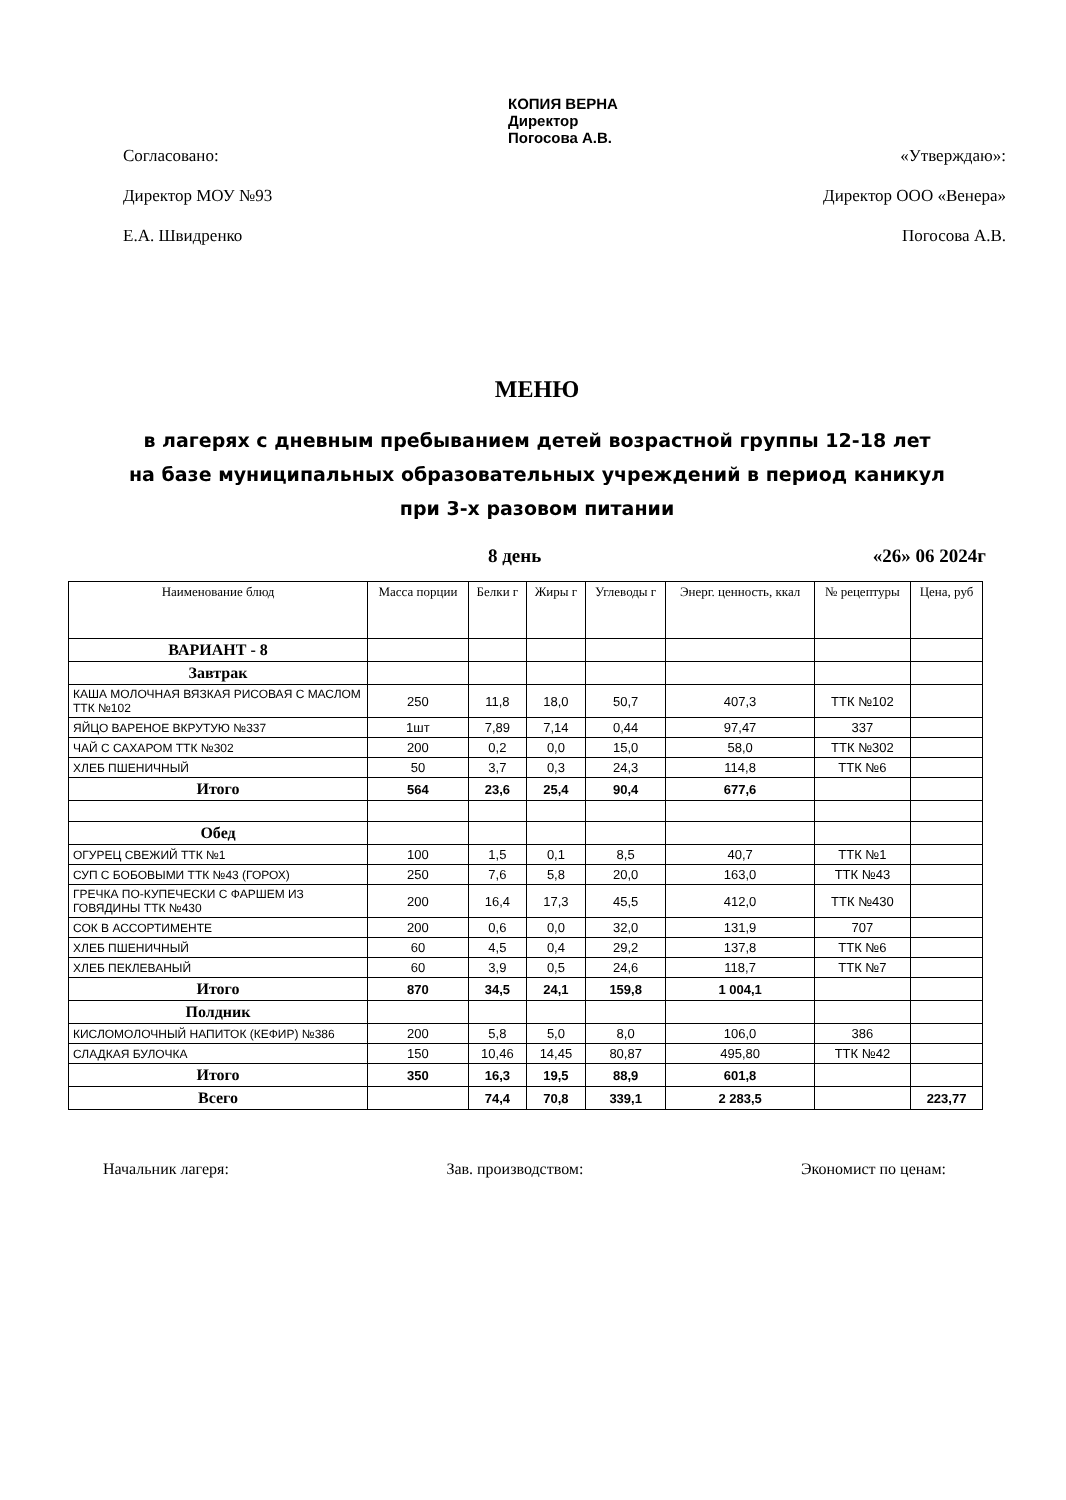КОПИЯ ВЕРНА
Директор
Погосова А.В.
Согласовано:
Директор МОУ №93
Е.А. Швидренко
«Утверждаю»:
Директор ООО «Венера»
Погосова А.В.
МЕНЮ
в лагерях с дневным пребыванием детей возрастной группы 12-18 лет
на базе муниципальных образовательных учреждений в период каникул
при 3-х разовом питании
8 день «26» 06 2024г
| Наименование блюд | Масса порции | Белки г | Жиры г | Углеводы г | Энерг. ценность, ккал | № рецептуры | Цена, руб |
| --- | --- | --- | --- | --- | --- | --- | --- |
| ВАРИАНТ - 8 | | | | | | | |
| Завтрак | | | | | | | |
| КАША МОЛОЧНАЯ ВЯЗКАЯ РИСОВАЯ С МАСЛОМ ТТК №102 | 250 | 11,8 | 18,0 | 50,7 | 407,3 | ТТК №102 | |
| ЯЙЦО ВАРЕНОЕ ВКРУТУЮ №337 | 1шт | 7,89 | 7,14 | 0,44 | 97,47 | 337 | |
| ЧАЙ С САХАРОМ ТТК №302 | 200 | 0,2 | 0,0 | 15,0 | 58,0 | ТТК №302 | |
| ХЛЕБ ПШЕНИЧНЫЙ | 50 | 3,7 | 0,3 | 24,3 | 114,8 | ТТК №6 | |
| Итого | 564 | 23,6 | 25,4 | 90,4 | 677,6 | | |
| Обед | | | | | | | |
| ОГУРЕЦ СВЕЖИЙ ТТК №1 | 100 | 1,5 | 0,1 | 8,5 | 40,7 | ТТК №1 | |
| СУП С БОБОВЫМИ ТТК №43 (ГОРОХ) | 250 | 7,6 | 5,8 | 20,0 | 163,0 | ТТК №43 | |
| ГРЕЧКА ПО-КУПЕЧЕСКИ С ФАРШЕМ ИЗ ГОВЯДИНЫ ТТК №430 | 200 | 16,4 | 17,3 | 45,5 | 412,0 | ТТК №430 | |
| СОК В АССОРТИМЕНТЕ | 200 | 0,6 | 0,0 | 32,0 | 131,9 | 707 | |
| ХЛЕБ ПШЕНИЧНЫЙ | 60 | 4,5 | 0,4 | 29,2 | 137,8 | ТТК №6 | |
| ХЛЕБ ПЕКЛЕВАНЫЙ | 60 | 3,9 | 0,5 | 24,6 | 118,7 | ТТК №7 | |
| Итого | 870 | 34,5 | 24,1 | 159,8 | 1 004,1 | | |
| Полдник | | | | | | | |
| КИСЛОМОЛОЧНЫЙ НАПИТОК (КЕФИР) №386 | 200 | 5,8 | 5,0 | 8,0 | 106,0 | 386 | |
| СЛАДКАЯ БУЛОЧКА | 150 | 10,46 | 14,45 | 80,87 | 495,80 | ТТК №42 | |
| Итого | 350 | 16,3 | 19,5 | 88,9 | 601,8 | | |
| Всего | | 74,4 | 70,8 | 339,1 | 2 283,5 | | 223,77 |
Начальник лагеря: Зав. производством: Экономист по ценам: